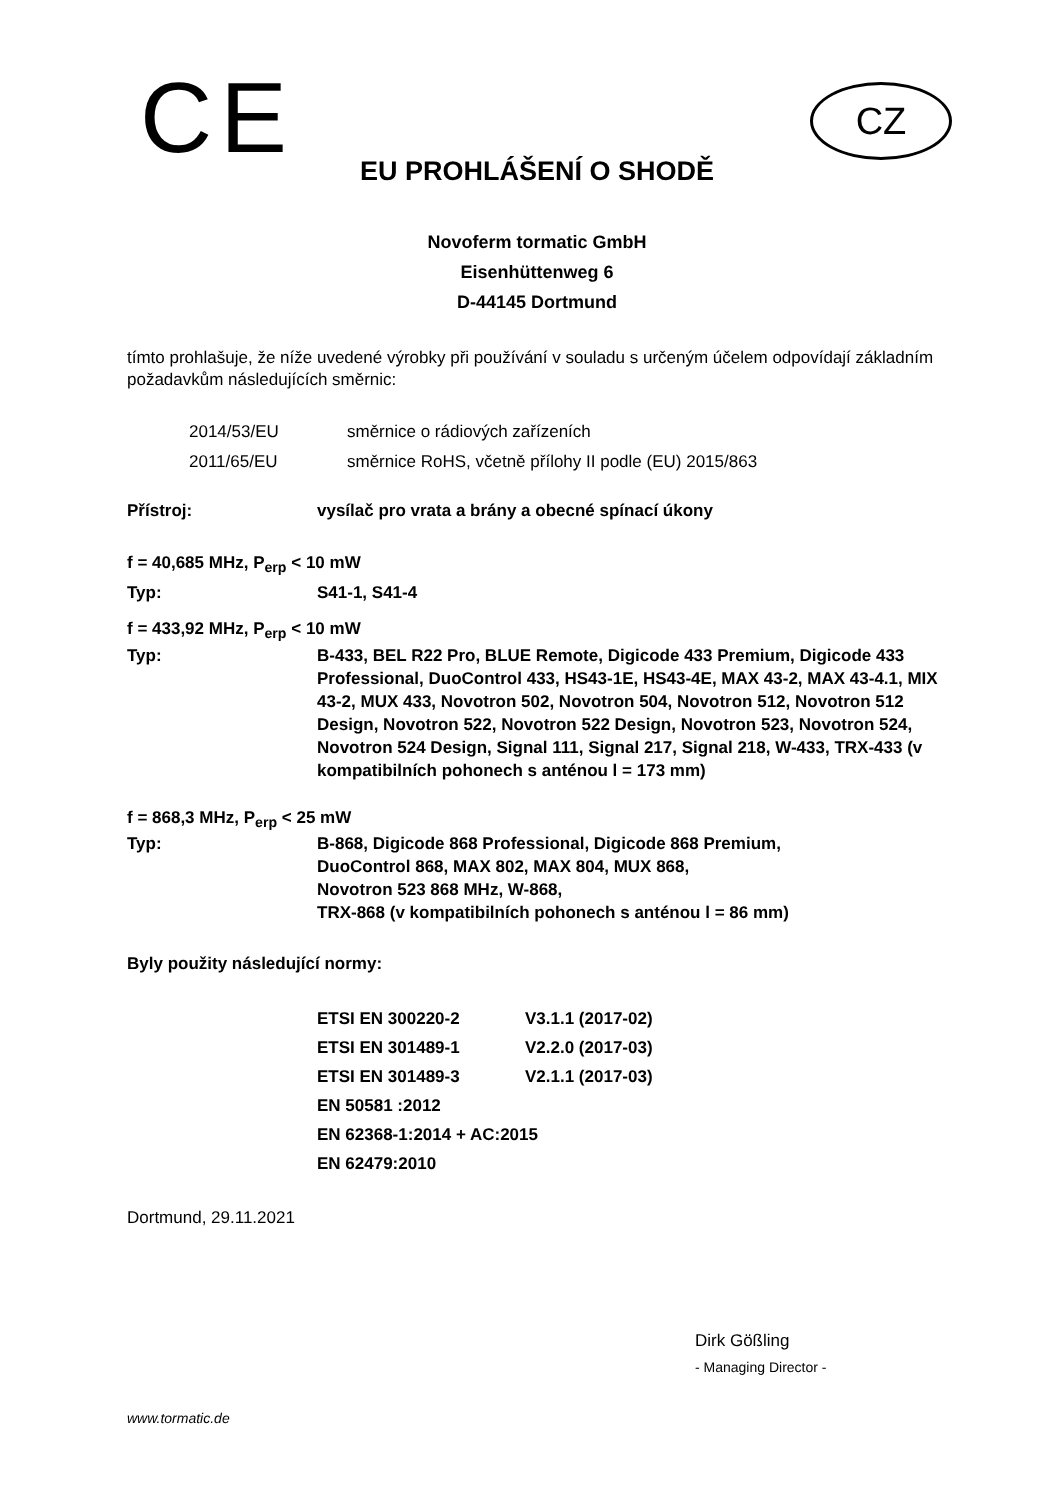CE CZ
EU PROHLÁŠENÍ O SHODĚ
Novoferm tormatic GmbH
Eisenhüttenweg 6
D-44145 Dortmund
tímto prohlašuje, že níže uvedené výrobky při používání v souladu s určeným účelem odpovídají základním požadavkům následujících směrnic:
| 2014/53/EU | směrnice o rádiových zařízeních |
| 2011/65/EU | směrnice RoHS, včetně přílohy II podle (EU) 2015/863 |
| Přístroj: | vysílač pro vrata a brány a obecné spínací úkony |
f = 40,685 MHz, P<sub>erp</sub> < 10 mW
| Typ: | S41-1, S41-4 |
f = 433,92 MHz, P<sub>erp</sub> < 10 mW
| Typ: | B-433, BEL R22 Pro, BLUE Remote, Digicode 433 Premium, Digicode 433 Professional, DuoControl 433, HS43-1E, HS43-4E, MAX 43-2, MAX 43-4.1, MIX 43-2, MUX 433, Novotron 502, Novotron 504, Novotron 512, Novotron 512 Design, Novotron 522, Novotron 522 Design, Novotron 523, Novotron 524, Novotron 524 Design, Signal 111, Signal 217, Signal 218, W-433, TRX-433 (v kompatibilních pohonech s anténou l = 173 mm) |
f = 868,3 MHz, P<sub>erp</sub> < 25 mW
| Typ: | B-868, Digicode 868 Professional, Digicode 868 Premium, DuoControl 868, MAX 802, MAX 804, MUX 868, Novotron 523 868 MHz, W-868, TRX-868 (v kompatibilních pohonech s anténou l = 86 mm) |
Byly použity následující normy:
| ETSI EN 300220-2 | V3.1.1 (2017-02) |
| ETSI EN 301489-1 | V2.2.0 (2017-03) |
| ETSI EN 301489-3 | V2.1.1 (2017-03) |
| EN 50581 :2012 | |
| EN 62368-1:2014 + AC:2015 | |
| EN 62479:2010 | |
Dortmund, 29.11.2021
Dirk Gößling
- Managing Director -
www.tormatic.de